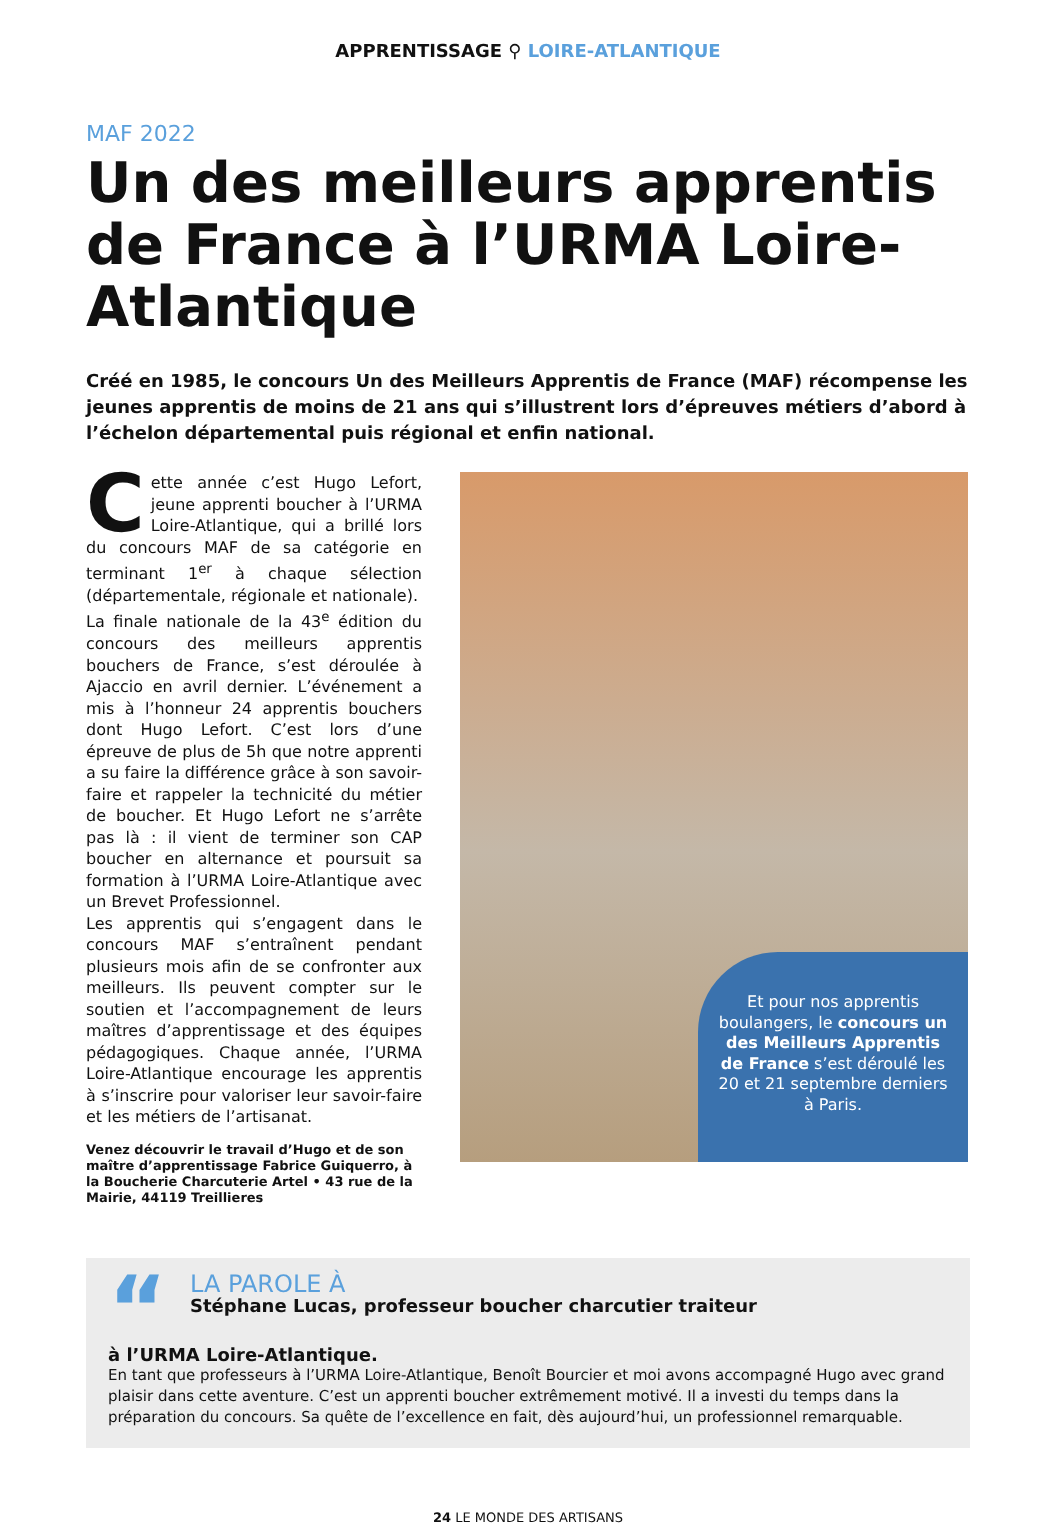APPRENTISSAGE ⚲ LOIRE-ATLANTIQUE
MAF 2022
Un des meilleurs apprentis de France à l’URMA Loire-Atlantique
Créé en 1985, le concours Un des Meilleurs Apprentis de France (MAF) récompense les jeunes apprentis de moins de 21 ans qui s’illustrent lors d’épreuves métiers d’abord à l’échelon départemental puis régional et enfin national.
Cette année c’est Hugo Lefort, jeune apprenti boucher à l’URMA Loire-Atlantique, qui a brillé lors du concours MAF de sa catégorie en terminant 1<sup>er</sup> à chaque sélection (départementale, régionale et nationale).
La finale nationale de la 43<sup>e</sup> édition du concours des meilleurs apprentis bouchers de France, s’est déroulée à Ajaccio en avril dernier. L’événement a mis à l’honneur 24 apprentis bouchers dont Hugo Lefort. C’est lors d’une épreuve de plus de 5h que notre apprenti a su faire la différence grâce à son savoir-faire et rappeler la technicité du métier de boucher. Et Hugo Lefort ne s’arrête pas là : il vient de terminer son CAP boucher en alternance et poursuit sa formation à l’URMA Loire-Atlantique avec un Brevet Professionnel.
Les apprentis qui s’engagent dans le concours MAF s’entraînent pendant plusieurs mois afin de se confronter aux meilleurs. Ils peuvent compter sur le soutien et l’accompagnement de leurs maîtres d’apprentissage et des équipes pédagogiques. Chaque année, l’URMA Loire-Atlantique encourage les apprentis à s’inscrire pour valoriser leur savoir-faire et les métiers de l’artisanat.
Venez découvrir le travail d’Hugo et de son maître d’apprentissage Fabrice Guiquerro, à la Boucherie Charcuterie Artel • 43 rue de la Mairie, 44119 Treillieres
Et pour nos apprentis boulangers, le concours un des Meilleurs Apprentis de France s’est déroulé les 20 et 21 septembre derniers à Paris.
“
LA PAROLE À
Stéphane Lucas, professeur boucher charcutier traiteur
à l’URMA Loire-Atlantique.
En tant que professeurs à l’URMA Loire-Atlantique, Benoît Bourcier et moi avons accompagné Hugo avec grand plaisir dans cette aventure. C’est un apprenti boucher extrêmement motivé. Il a investi du temps dans la préparation du concours. Sa quête de l’excellence en fait, dès aujourd’hui, un professionnel remarquable.
24 LE MONDE DES ARTISANS